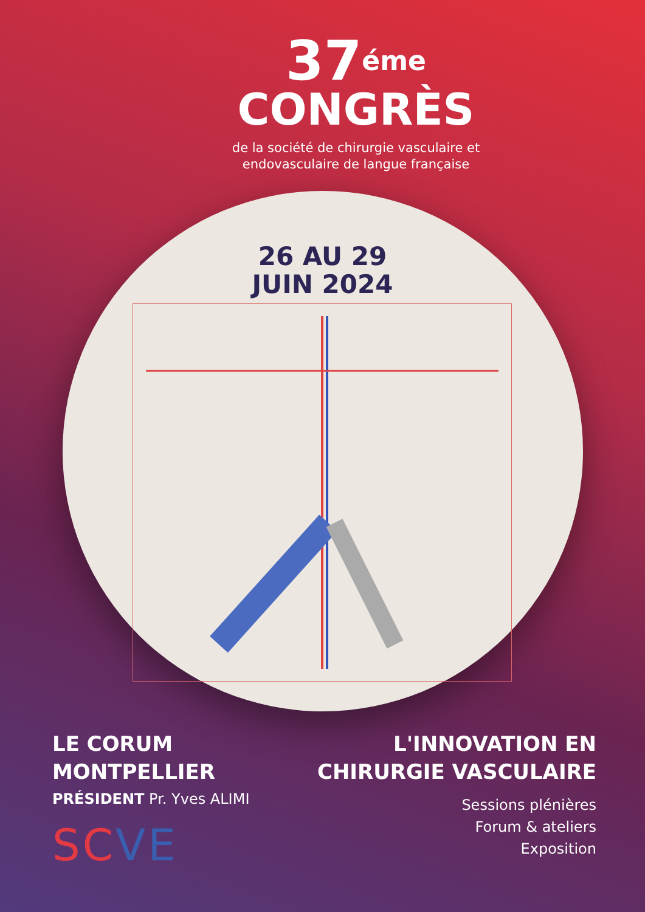37<sup>éme</sup>
CONGRÈS
de la société de chirurgie vasculaire et
endovasculaire de langue française
26 AU 29
JUIN 2024
LE CORUM
MONTPELLIER
PRÉSIDENT Pr. Yves ALIMI
SCVE
L'INNOVATION EN
CHIRURGIE VASCULAIRE
Sessions plénières
Forum & ateliers
Exposition